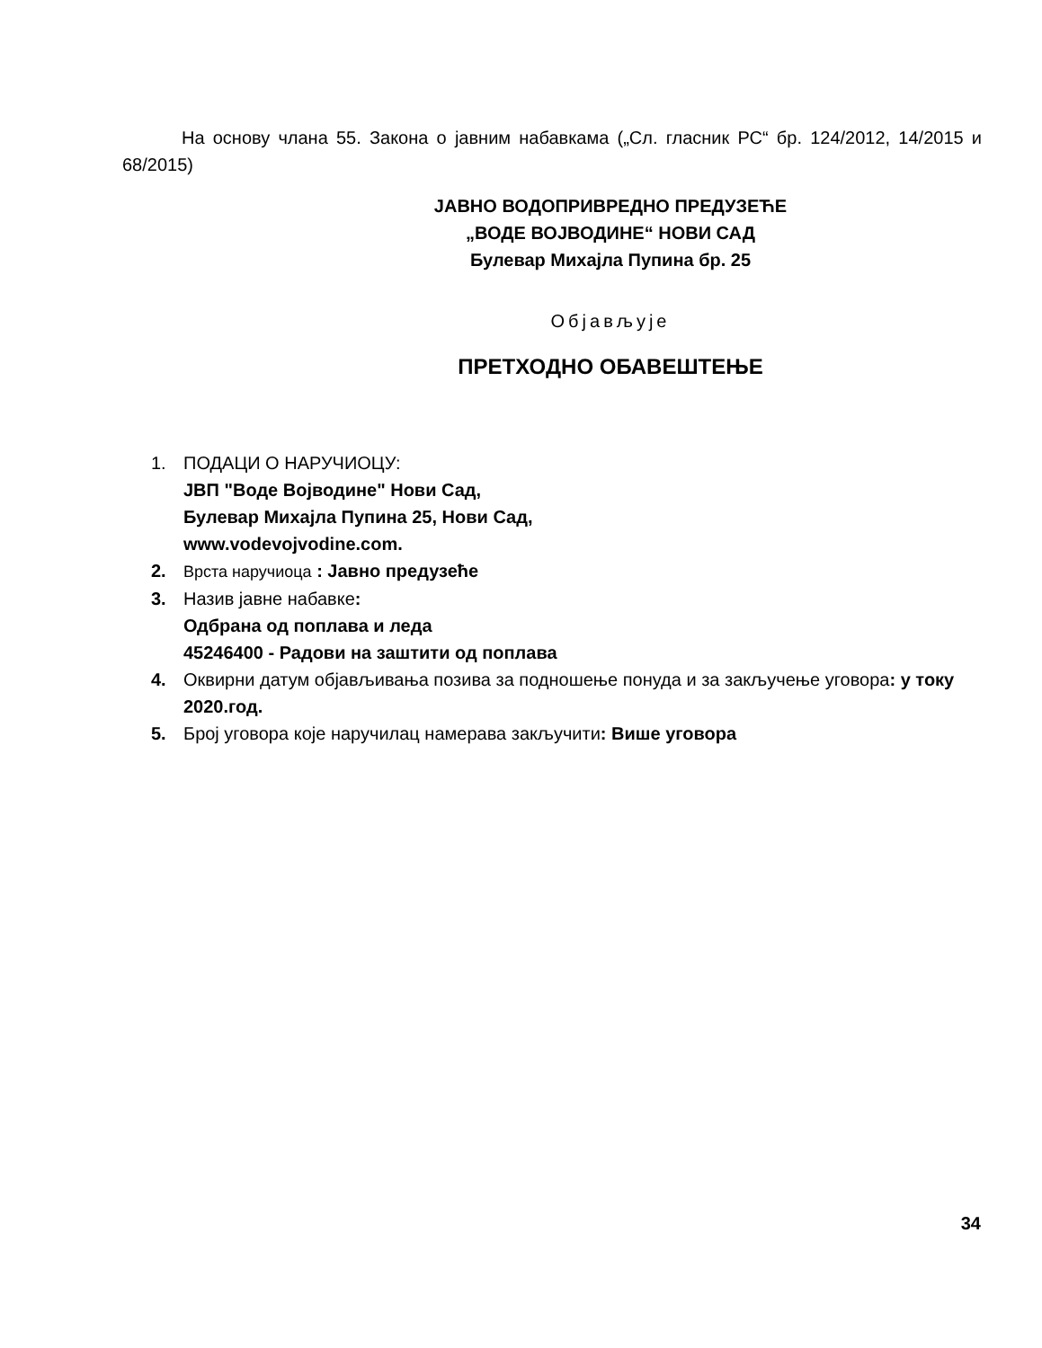На основу члана 55. Закона о јавним набавкама („Сл. гласник РС“ бр. 124/2012, 14/2015 и 68/2015)
ЈАВНО ВОДОПРИВРЕДНО ПРЕДУЗЕЋЕ
„ВОДЕ ВОЈВОДИНЕ“ НОВИ САД
Булевар Михајла Пупина бр. 25
Објављује
ПРЕТХОДНО ОБАВЕШТЕЊЕ
1. ПОДАЦИ О НАРУЧИОЦУ:
ЈВП "Воде Војводине" Нови Сад,
Булевар Михајла Пупина 25, Нови Сад,
www.vodevojvodine.com.
2. Врста наручиоца : Јавно предузеће
3. Назив јавне набавке:
Одбрана од поплава и леда
45246400 - Радови на заштити од поплава
4. Оквирни датум објављивања позива за подношење понуда и за закључење уговора: у току 2020.год.
5. Број уговора које наручилац намерава закључити: Више уговора
34